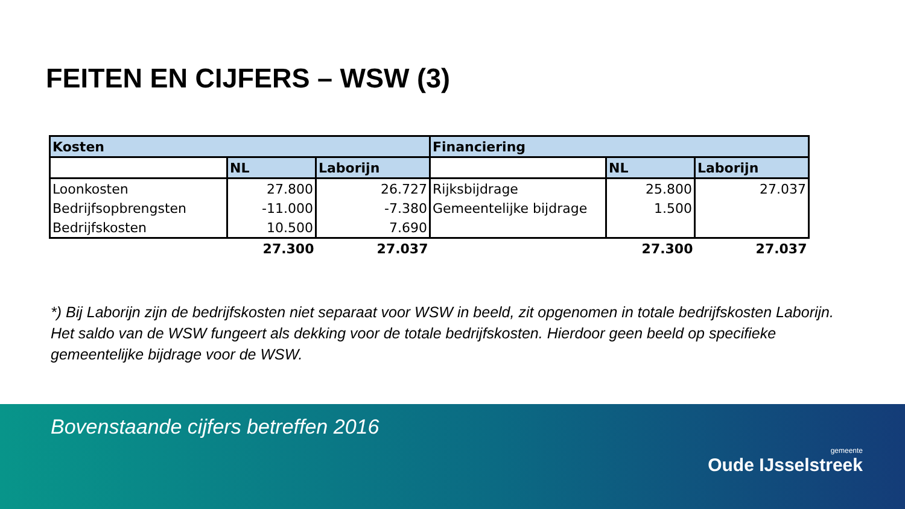FEITEN EN CIJFERS – WSW (3)
| Kosten | | | Financiering | | |
| --- | --- | --- | --- | --- | --- |
| | NL | Laborijn | | NL | Laborijn |
| Loonkosten | 27.800 | 26.727 | Rijksbijdrage | 25.800 | 27.037 |
| Bedrijfsopbrengsten | -11.000 | -7.380 | Gemeentelijke bijdrage | 1.500 | |
| Bedrijfskosten | 10.500 | 7.690 | | | |
| | 27.300 | 27.037 | | 27.300 | 27.037 |
*) Bij Laborijn zijn de bedrijfskosten niet separaat voor WSW in beeld, zit opgenomen in totale bedrijfskosten Laborijn. Het saldo van de WSW fungeert als dekking voor de totale bedrijfskosten. Hierdoor geen beeld op specifieke gemeentelijke bijdrage voor de WSW.
Bovenstaande cijfers betreffen 2016
gemeente
Oude IJsselstreek